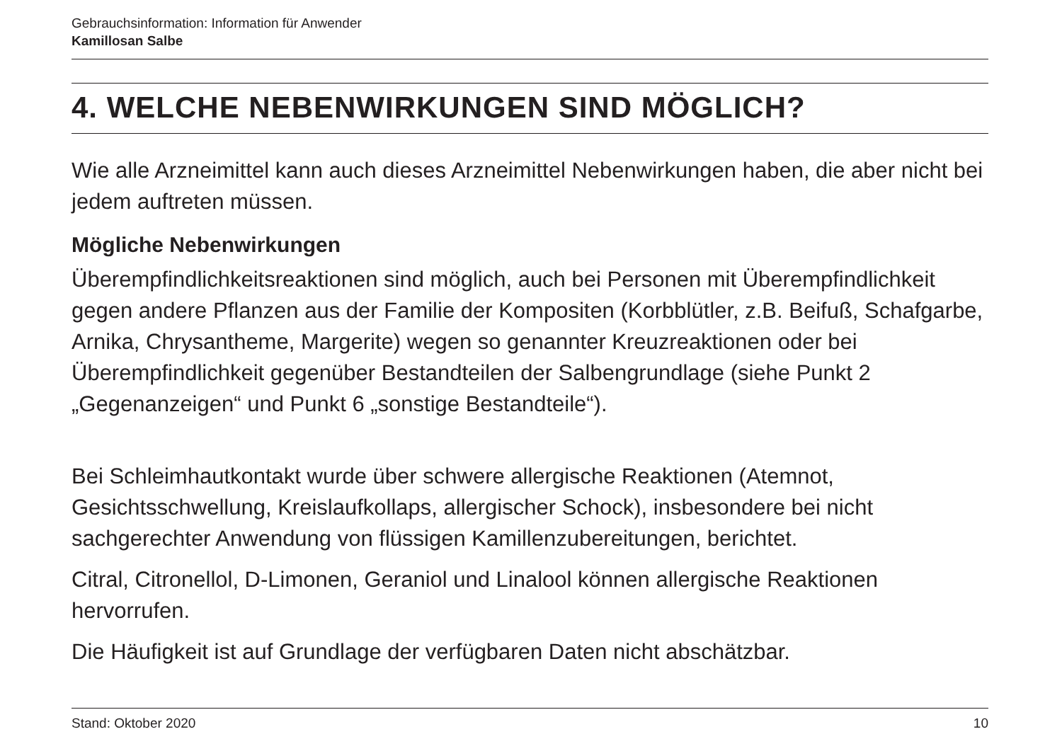Gebrauchsinformation: Information für Anwender
Kamillosan Salbe
4. WELCHE NEBENWIRKUNGEN SIND MÖGLICH?
Wie alle Arzneimittel kann auch dieses Arzneimittel Nebenwirkungen haben, die aber nicht bei jedem auftreten müssen.
Mögliche Nebenwirkungen
Überempfindlichkeitsreaktionen sind möglich, auch bei Personen mit Überempfindlichkeit gegen andere Pflanzen aus der Familie der Kompositen (Korbblütler, z.B. Beifuß, Schafgarbe, Arnika, Chrysantheme, Margerite) wegen so genannter Kreuzreaktionen oder bei Überempfindlichkeit gegenüber Bestandteilen der Salbengrundlage (siehe Punkt 2 „Gegenanzeigen“ und Punkt 6 „sonstige Bestandteile“).
Bei Schleimhautkontakt wurde über schwere allergische Reaktionen (Atemnot, Gesichtsschwellung, Kreislaufkollaps, allergischer Schock), insbesondere bei nicht sachgerechter Anwendung von flüssigen Kamillenzubereitungen, berichtet.
Citral, Citronellol, D-Limonen, Geraniol und Linalool können allergische Reaktionen hervorrufen.
Die Häufigkeit ist auf Grundlage der verfügbaren Daten nicht abschätzbar.
Stand: Oktober 2020 10